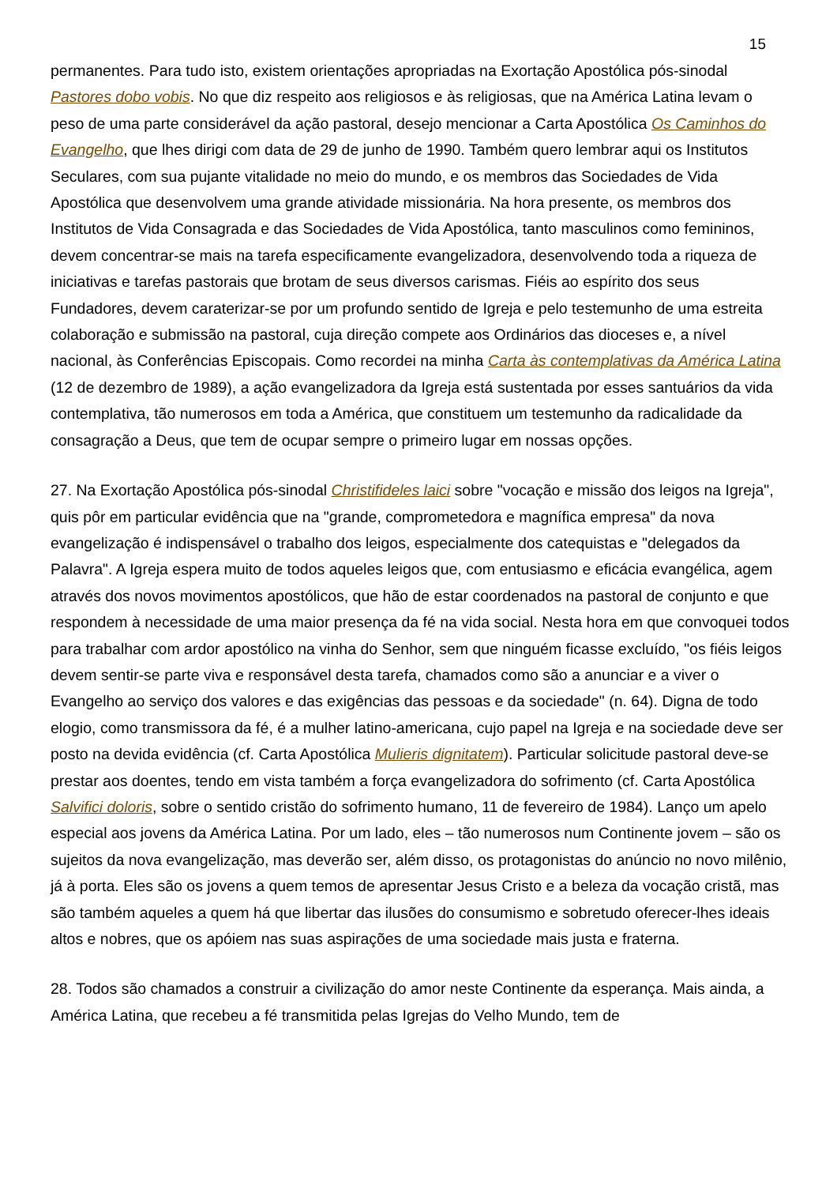15
permanentes. Para tudo isto, existem orientações apropriadas na Exortação Apostólica pós-sinodal Pastores dobo vobis. No que diz respeito aos religiosos e às religiosas, que na América Latina levam o peso de uma parte considerável da ação pastoral, desejo mencionar a Carta Apostólica Os Caminhos do Evangelho, que lhes dirigi com data de 29 de junho de 1990. Também quero lembrar aqui os Institutos Seculares, com sua pujante vitalidade no meio do mundo, e os membros das Sociedades de Vida Apostólica que desenvolvem uma grande atividade missionária. Na hora presente, os membros dos Institutos de Vida Consagrada e das Sociedades de Vida Apostólica, tanto masculinos como femininos, devem concentrar-se mais na tarefa especificamente evangelizadora, desenvolvendo toda a riqueza de iniciativas e tarefas pastorais que brotam de seus diversos carismas. Fiéis ao espírito dos seus Fundadores, devem caraterizar-se por um profundo sentido de Igreja e pelo testemunho de uma estreita colaboração e submissão na pastoral, cuja direção compete aos Ordinários das dioceses e, a nível nacional, às Conferências Episcopais. Como recordei na minha Carta às contemplativas da América Latina (12 de dezembro de 1989), a ação evangelizadora da Igreja está sustentada por esses santuários da vida contemplativa, tão numerosos em toda a América, que constituem um testemunho da radicalidade da consagração a Deus, que tem de ocupar sempre o primeiro lugar em nossas opções.
27. Na Exortação Apostólica pós-sinodal Christifideles laici sobre "vocação e missão dos leigos na Igreja", quis pôr em particular evidência que na "grande, comprometedora e magnífica empresa" da nova evangelização é indispensável o trabalho dos leigos, especialmente dos catequistas e "delegados da Palavra". A Igreja espera muito de todos aqueles leigos que, com entusiasmo e eficácia evangélica, agem através dos novos movimentos apostólicos, que hão de estar coordenados na pastoral de conjunto e que respondem à necessidade de uma maior presença da fé na vida social. Nesta hora em que convoquei todos para trabalhar com ardor apostólico na vinha do Senhor, sem que ninguém ficasse excluído, "os fiéis leigos devem sentir-se parte viva e responsável desta tarefa, chamados como são a anunciar e a viver o Evangelho ao serviço dos valores e das exigências das pessoas e da sociedade" (n. 64). Digna de todo elogio, como transmissora da fé, é a mulher latino-americana, cujo papel na Igreja e na sociedade deve ser posto na devida evidência (cf. Carta Apostólica Mulieris dignitatem). Particular solicitude pastoral deve-se prestar aos doentes, tendo em vista também a força evangelizadora do sofrimento (cf. Carta Apostólica Salvifici doloris, sobre o sentido cristão do sofrimento humano, 11 de fevereiro de 1984). Lanço um apelo especial aos jovens da América Latina. Por um lado, eles – tão numerosos num Continente jovem – são os sujeitos da nova evangelização, mas deverão ser, além disso, os protagonistas do anúncio no novo milênio, já à porta. Eles são os jovens a quem temos de apresentar Jesus Cristo e a beleza da vocação cristã, mas são também aqueles a quem há que libertar das ilusões do consumismo e sobretudo oferecer-lhes ideais altos e nobres, que os apóiem nas suas aspirações de uma sociedade mais justa e fraterna.
28. Todos são chamados a construir a civilização do amor neste Continente da esperança. Mais ainda, a América Latina, que recebeu a fé transmitida pelas Igrejas do Velho Mundo, tem de